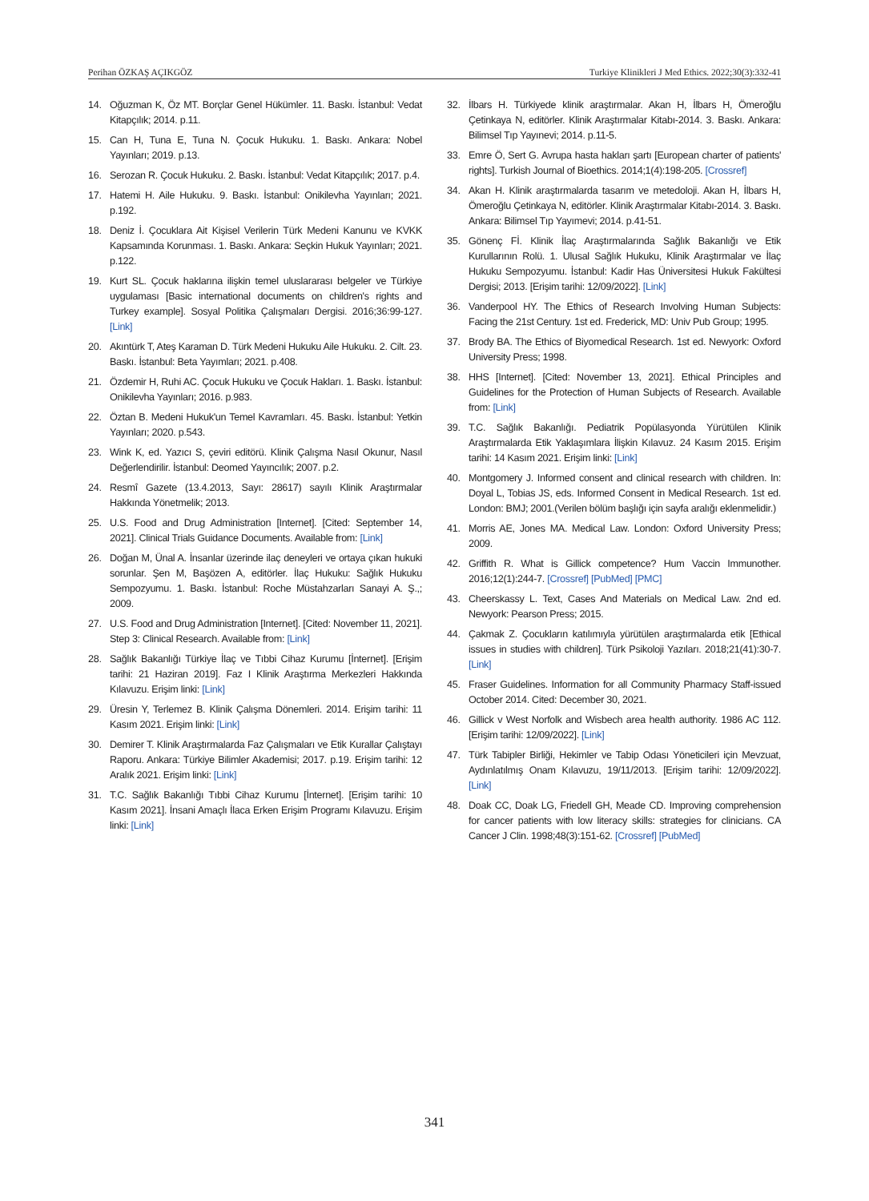Perihan ÖZKAŞ AÇIKGÖZ Turkiye Klinikleri J Med Ethics. 2022;30(3):332-41
14. Oğuzman K, Öz MT. Borçlar Genel Hükümler. 11. Baskı. İstanbul: Vedat Kitapçılık; 2014. p.11.
15. Can H, Tuna E, Tuna N. Çocuk Hukuku. 1. Baskı. Ankara: Nobel Yayınları; 2019. p.13.
16. Serozan R. Çocuk Hukuku. 2. Baskı. İstanbul: Vedat Kitapçılık; 2017. p.4.
17. Hatemi H. Aile Hukuku. 9. Baskı. İstanbul: Onikilevha Yayınları; 2021. p.192.
18. Deniz İ. Çocuklara Ait Kişisel Verilerin Türk Medeni Kanunu ve KVKK Kapsamında Korunması. 1. Baskı. Ankara: Seçkin Hukuk Yayınları; 2021. p.122.
19. Kurt SL. Çocuk haklarına ilişkin temel uluslararası belgeler ve Türkiye uygulaması [Basic international documents on children's rights and Turkey example]. Sosyal Politika Çalışmaları Dergisi. 2016;36:99-127. [Link]
20. Akıntürk T, Ateş Karaman D. Türk Medeni Hukuku Aile Hukuku. 2. Cilt. 23. Baskı. İstanbul: Beta Yayımları; 2021. p.408.
21. Özdemir H, Ruhi AC. Çocuk Hukuku ve Çocuk Hakları. 1. Baskı. İstanbul: Onikilevha Yayınları; 2016. p.983.
22. Öztan B. Medeni Hukuk'un Temel Kavramları. 45. Baskı. İstanbul: Yetkin Yayınları; 2020. p.543.
23. Wink K, ed. Yazıcı S, çeviri editörü. Klinik Çalışma Nasıl Okunur, Nasıl Değerlendirilir. İstanbul: Deomed Yayıncılık; 2007. p.2.
24. Resmî Gazete (13.4.2013, Sayı: 28617) sayılı Klinik Araştırmalar Hakkında Yönetmelik; 2013.
25. U.S. Food and Drug Administration [Internet]. [Cited: September 14, 2021]. Clinical Trials Guidance Documents. Available from: [Link]
26. Doğan M, Ünal A. İnsanlar üzerinde ilaç deneyleri ve ortaya çıkan hukuki sorunlar. Şen M, Başözen A, editörler. İlaç Hukuku: Sağlık Hukuku Sempozyumu. 1. Baskı. İstanbul: Roche Müstahzarları Sanayi A. Ş.,; 2009.
27. U.S. Food and Drug Administration [Internet]. [Cited: November 11, 2021]. Step 3: Clinical Research. Available from: [Link]
28. Sağlık Bakanlığı Türkiye İlaç ve Tıbbi Cihaz Kurumu [İnternet]. [Erişim tarihi: 21 Haziran 2019]. Faz I Klinik Araştırma Merkezleri Hakkında Kılavuzu. Erişim linki: [Link]
29. Üresin Y, Terlemez B. Klinik Çalışma Dönemleri. 2014. Erişim tarihi: 11 Kasım 2021. Erişim linki: [Link]
30. Demirer T. Klinik Araştırmalarda Faz Çalışmaları ve Etik Kurallar Çalıştayı Raporu. Ankara: Türkiye Bilimler Akademisi; 2017. p.19. Erişim tarihi: 12 Aralık 2021. Erişim linki: [Link]
31. T.C. Sağlık Bakanlığı Tıbbi Cihaz Kurumu [İnternet]. [Erişim tarihi: 10 Kasım 2021]. İnsani Amaçlı İlaca Erken Erişim Programı Kılavuzu. Erişim linki: [Link]
32. İlbars H. Türkiyede klinik araştırmalar. Akan H, İlbars H, Ömeroğlu Çetinkaya N, editörler. Klinik Araştırmalar Kitabı-2014. 3. Baskı. Ankara: Bilimsel Tıp Yayınevi; 2014. p.11-5.
33. Emre Ö, Sert G. Avrupa hasta hakları şartı [European charter of patients' rights]. Turkish Journal of Bioethics. 2014;1(4):198-205. [Crossref]
34. Akan H. Klinik araştırmalarda tasarım ve metedoloji. Akan H, İlbars H, Ömeroğlu Çetinkaya N, editörler. Klinik Araştırmalar Kitabı-2014. 3. Baskı. Ankara: Bilimsel Tıp Yayımevi; 2014. p.41-51.
35. Gönenç Fİ. Klinik İlaç Araştırmalarında Sağlık Bakanlığı ve Etik Kurullarının Rolü. 1. Ulusal Sağlık Hukuku, Klinik Araştırmalar ve İlaç Hukuku Sempozyumu. İstanbul: Kadir Has Üniversitesi Hukuk Fakültesi Dergisi; 2013. [Erişim tarihi: 12/09/2022]. [Link]
36. Vanderpool HY. The Ethics of Research Involving Human Subjects: Facing the 21st Century. 1st ed. Frederick, MD: Univ Pub Group; 1995.
37. Brody BA. The Ethics of Biyomedical Research. 1st ed. Newyork: Oxford University Press; 1998.
38. HHS [Internet]. [Cited: November 13, 2021]. Ethical Principles and Guidelines for the Protection of Human Subjects of Research. Available from: [Link]
39. T.C. Sağlık Bakanlığı. Pediatrik Popülasyonda Yürütülen Klinik Araştırmalarda Etik Yaklaşımlara İlişkin Kılavuz. 24 Kasım 2015. Erişim tarihi: 14 Kasım 2021. Erişim linki: [Link]
40. Montgomery J. Informed consent and clinical research with children. In: Doyal L, Tobias JS, eds. Informed Consent in Medical Research. 1st ed. London: BMJ; 2001.(Verilen bölüm başlığı için sayfa aralığı eklenmelidir.)
41. Morris AE, Jones MA. Medical Law. London: Oxford University Press; 2009.
42. Griffith R. What is Gillick competence? Hum Vaccin Immunother. 2016;12(1):244-7. [Crossref] [PubMed] [PMC]
43. Cheerskassy L. Text, Cases And Materials on Medical Law. 2nd ed. Newyork: Pearson Press; 2015.
44. Çakmak Z. Çocukların katılımıyla yürütülen araştırmalarda etik [Ethical issues in studies with children]. Türk Psikoloji Yazıları. 2018;21(41):30-7. [Link]
45. Fraser Guidelines. Information for all Community Pharmacy Staff-issued October 2014. Cited: December 30, 2021.
46. Gillick v West Norfolk and Wisbech area health authority. 1986 AC 112. [Erişim tarihi: 12/09/2022]. [Link]
47. Türk Tabipler Birliği, Hekimler ve Tabip Odası Yöneticileri için Mevzuat, Aydınlatılmış Onam Kılavuzu, 19/11/2013. [Erişim tarihi: 12/09/2022]. [Link]
48. Doak CC, Doak LG, Friedell GH, Meade CD. Improving comprehension for cancer patients with low literacy skills: strategies for clinicians. CA Cancer J Clin. 1998;48(3):151-62. [Crossref] [PubMed]
341